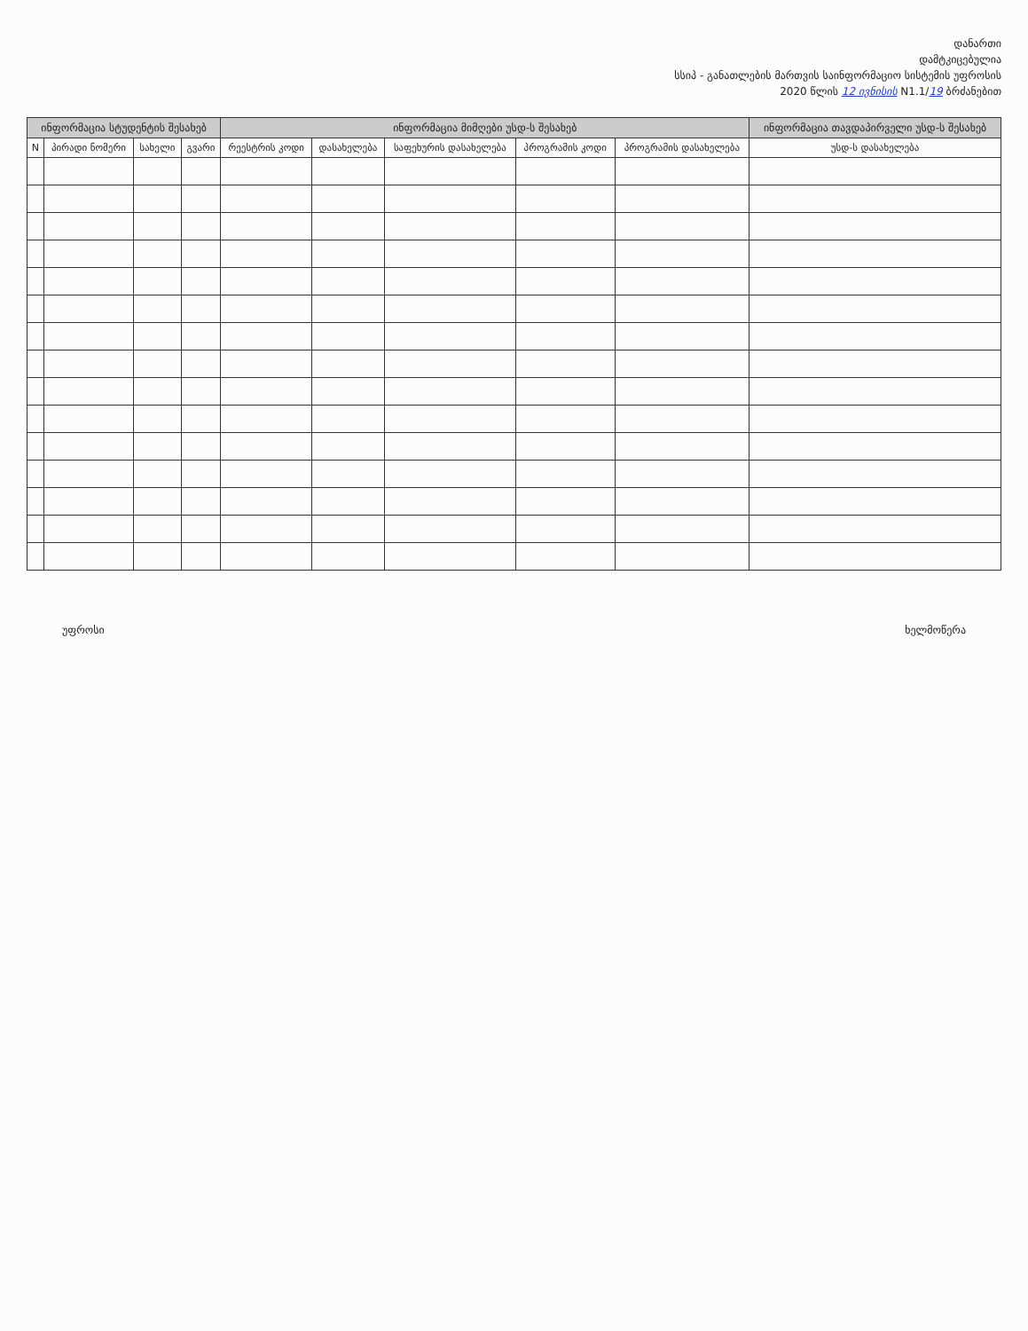დანართი
დამტკიცებულია
სსიპ - განათლების მართვის საინფორმაციო სისტემის უფროსის
2020 წლის 12 ივნისის N1.1/19 ბრძანებით
| ინფორმაცია სტუდენტის შესახებ | | | | ინფორმაცია მიმღები უსდ-ს შესახებ | | | | | ინფორმაცია თავდაპირველი უსდ-ს შესახებ |
| --- | --- | --- | --- | --- | --- | --- | --- | --- | --- |
| N | პირადი ნომერი | სახელი | გვარი | რეესტრის კოდი | დასახელება | საფეხურის დასახელება | პროგრამის კოდი | პროგრამის დასახელება | უსდ-ს დასახელება |
უფროსი ხელმოწერა